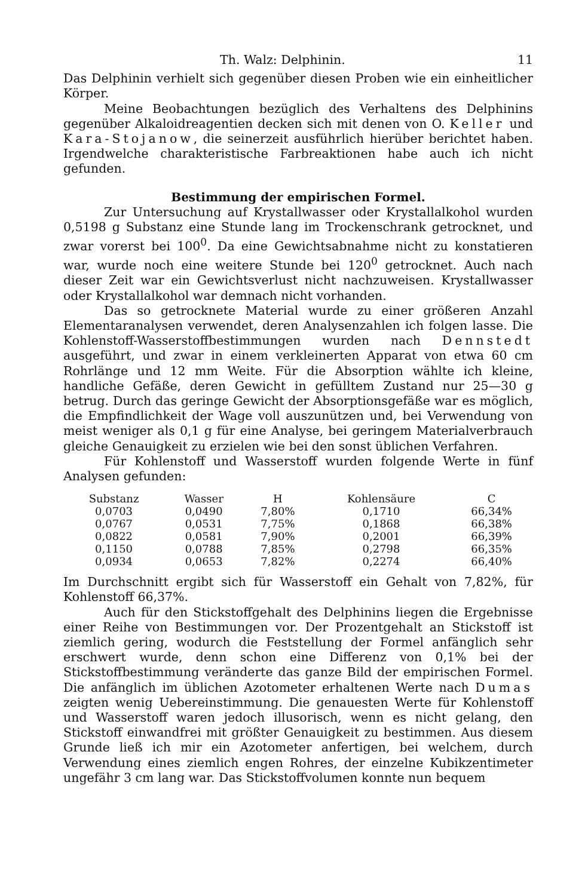Th. Walz: Delphinin. 11
Das Delphinin verhielt sich gegenüber diesen Proben wie ein einheitlicher Körper.
Meine Beobachtungen bezüglich des Verhaltens des Delphinins gegenüber Alkaloidreagentien decken sich mit denen von O. Keller und Kara-Stojanow, die seinerzeit ausführlich hierüber berichtet haben. Irgendwelche charakteristische Farbreaktionen habe auch ich nicht gefunden.
Bestimmung der empirischen Formel.
Zur Untersuchung auf Krystallwasser oder Krystallalkohol wurden 0,5198 g Substanz eine Stunde lang im Trockenschrank getrocknet, und zwar vorerst bei 100<sup>0</sup>. Da eine Gewichtsabnahme nicht zu konstatieren war, wurde noch eine weitere Stunde bei 120<sup>0</sup> getrocknet. Auch nach dieser Zeit war ein Gewichtsverlust nicht nachzuweisen. Krystallwasser oder Krystallalkohol war demnach nicht vorhanden.
Das so getrocknete Material wurde zu einer größeren Anzahl Elementaranalysen verwendet, deren Analysenzahlen ich folgen lasse. Die Kohlenstoff-Wasserstoffbestimmungen wurden nach Dennstedt ausgeführt, und zwar in einem verkleinerten Apparat von etwa 60 cm Rohrlänge und 12 mm Weite. Für die Absorption wählte ich kleine, handliche Gefäße, deren Gewicht in gefülltem Zustand nur 25—30 g betrug. Durch das geringe Gewicht der Absorptionsgefäße war es möglich, die Empfindlichkeit der Wage voll auszunützen und, bei Verwendung von meist weniger als 0,1 g für eine Analyse, bei geringem Materialverbrauch gleiche Genauigkeit zu erzielen wie bei den sonst üblichen Verfahren.
Für Kohlenstoff und Wasserstoff wurden folgende Werte in fünf Analysen gefunden:
| Substanz | Wasser | H | Kohlensäure | C |
| --- | --- | --- | --- | --- |
| 0,0703 | 0,0490 | 7,80% | 0,1710 | 66,34% |
| 0,0767 | 0,0531 | 7,75% | 0,1868 | 66,38% |
| 0,0822 | 0,0581 | 7,90% | 0,2001 | 66,39% |
| 0,1150 | 0,0788 | 7,85% | 0,2798 | 66,35% |
| 0,0934 | 0,0653 | 7,82% | 0,2274 | 66,40% |
Im Durchschnitt ergibt sich für Wasserstoff ein Gehalt von 7,82%, für Kohlenstoff 66,37%.
Auch für den Stickstoffgehalt des Delphinins liegen die Ergebnisse einer Reihe von Bestimmungen vor. Der Prozentgehalt an Stickstoff ist ziemlich gering, wodurch die Feststellung der Formel anfänglich sehr erschwert wurde, denn schon eine Differenz von 0,1% bei der Stickstoffbestimmung veränderte das ganze Bild der empirischen Formel. Die anfänglich im üblichen Azotometer erhaltenen Werte nach Dumas zeigten wenig Uebereinstimmung. Die genauesten Werte für Kohlenstoff und Wasserstoff waren jedoch illusorisch, wenn es nicht gelang, den Stickstoff einwandfrei mit größter Genauigkeit zu bestimmen. Aus diesem Grunde ließ ich mir ein Azotometer anfertigen, bei welchem, durch Verwendung eines ziemlich engen Rohres, der einzelne Kubikzentimeter ungefähr 3 cm lang war. Das Stickstoffvolumen konnte nun bequem